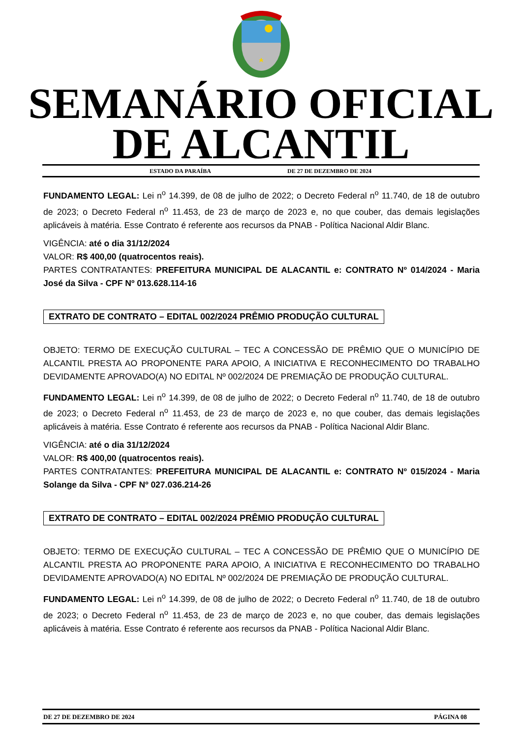SEMANÁRIO OFICIAL
DE ALCANTIL
ESTADO DA PARAÍBA DE 27 DE DEZEMBRO DE 2024
FUNDAMENTO LEGAL: Lei n<sup>o</sup> 14.399, de 08 de julho de 2022; o Decreto Federal n<sup>o</sup> 11.740, de 18 de outubro de 2023; o Decreto Federal n<sup>o</sup> 11.453, de 23 de março de 2023 e, no que couber, das demais legislações aplicáveis à matéria. Esse Contrato é referente aos recursos da PNAB - Política Nacional Aldir Blanc.
VIGÊNCIA: até o dia 31/12/2024
VALOR: R$ 400,00 (quatrocentos reais).
PARTES CONTRATANTES: PREFEITURA MUNICIPAL DE ALACANTIL e: CONTRATO Nº 014/2024 - Maria José da Silva - CPF Nº 013.628.114-16
EXTRATO DE CONTRATO – EDITAL 002/2024 PRÊMIO PRODUÇÃO CULTURAL
OBJETO: TERMO DE EXECUÇÃO CULTURAL – TEC A CONCESSÃO DE PRÊMIO QUE O MUNICÍPIO DE ALCANTIL PRESTA AO PROPONENTE PARA APOIO, A INICIATIVA E RECONHECIMENTO DO TRABALHO DEVIDAMENTE APROVADO(A) NO EDITAL Nº 002/2024 DE PREMIAÇÃO DE PRODUÇÃO CULTURAL.
FUNDAMENTO LEGAL: Lei n<sup>o</sup> 14.399, de 08 de julho de 2022; o Decreto Federal n<sup>o</sup> 11.740, de 18 de outubro de 2023; o Decreto Federal n<sup>o</sup> 11.453, de 23 de março de 2023 e, no que couber, das demais legislações aplicáveis à matéria. Esse Contrato é referente aos recursos da PNAB - Política Nacional Aldir Blanc.
VIGÊNCIA: até o dia 31/12/2024
VALOR: R$ 400,00 (quatrocentos reais).
PARTES CONTRATANTES: PREFEITURA MUNICIPAL DE ALACANTIL e: CONTRATO Nº 015/2024 - Maria Solange da Silva - CPF Nº 027.036.214-26
EXTRATO DE CONTRATO – EDITAL 002/2024 PRÊMIO PRODUÇÃO CULTURAL
OBJETO: TERMO DE EXECUÇÃO CULTURAL – TEC A CONCESSÃO DE PRÊMIO QUE O MUNICÍPIO DE ALCANTIL PRESTA AO PROPONENTE PARA APOIO, A INICIATIVA E RECONHECIMENTO DO TRABALHO DEVIDAMENTE APROVADO(A) NO EDITAL Nº 002/2024 DE PREMIAÇÃO DE PRODUÇÃO CULTURAL.
FUNDAMENTO LEGAL: Lei n<sup>o</sup> 14.399, de 08 de julho de 2022; o Decreto Federal n<sup>o</sup> 11.740, de 18 de outubro de 2023; o Decreto Federal n<sup>o</sup> 11.453, de 23 de março de 2023 e, no que couber, das demais legislações aplicáveis à matéria. Esse Contrato é referente aos recursos da PNAB - Política Nacional Aldir Blanc.
DE 27 DE DEZEMBRO DE 2024 PÁGINA 08